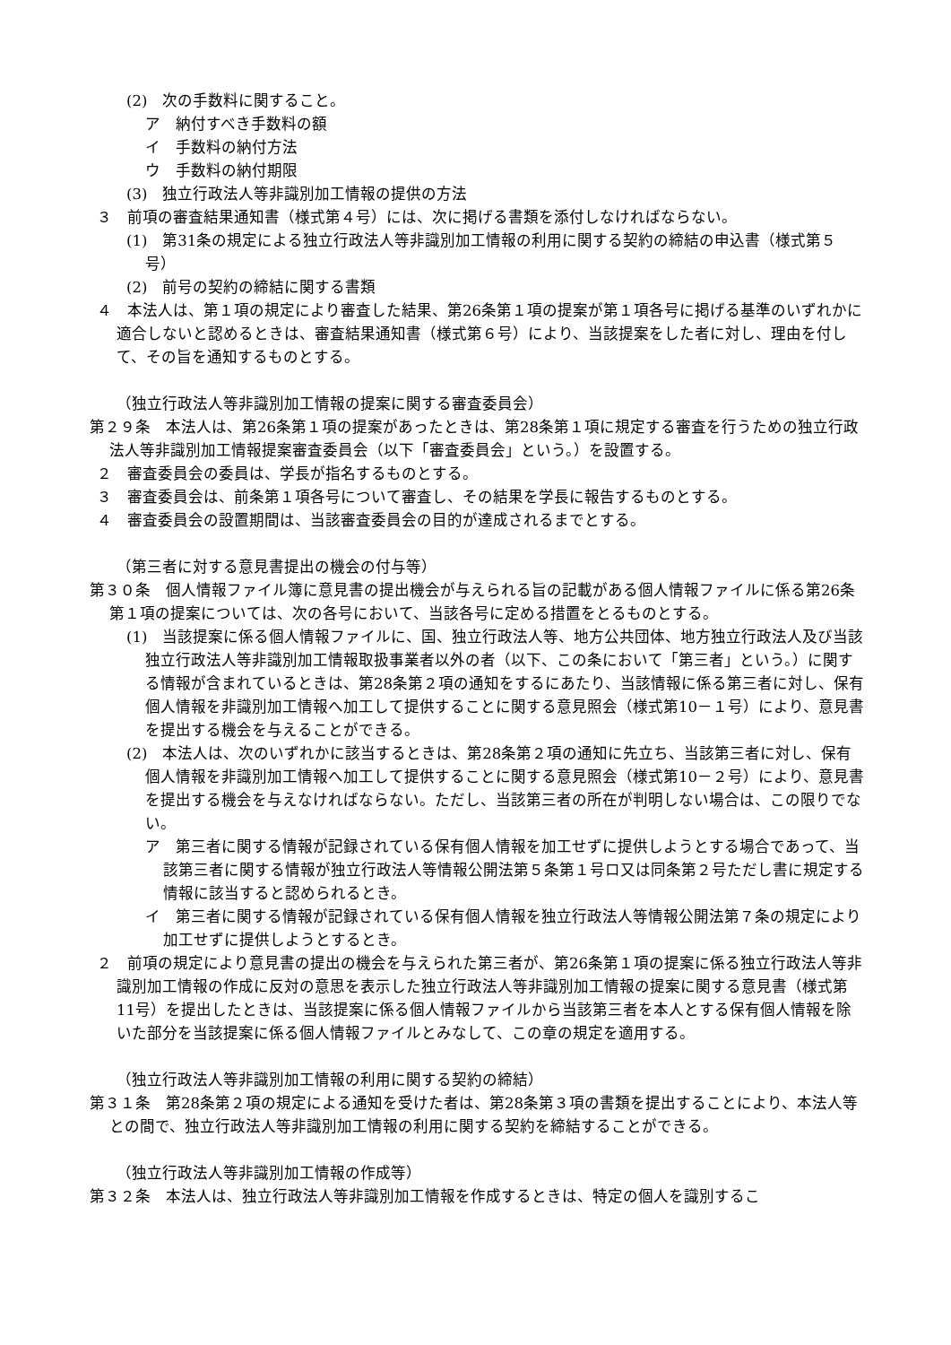(2)　次の手数料に関すること。
ア　納付すべき手数料の額
イ　手数料の納付方法
ウ　手数料の納付期限
(3)　独立行政法人等非識別加工情報の提供の方法
３　前項の審査結果通知書（様式第４号）には、次に掲げる書類を添付しなければならない。
(1)　第31条の規定による独立行政法人等非識別加工情報の利用に関する契約の締結の申込書（様式第５号）
(2)　前号の契約の締結に関する書類
４　本法人は、第１項の規定により審査した結果、第26条第１項の提案が第１項各号に掲げる基準のいずれかに適合しないと認めるときは、審査結果通知書（様式第６号）により、当該提案をした者に対し、理由を付して、その旨を通知するものとする。
（独立行政法人等非識別加工情報の提案に関する審査委員会）
第２９条　本法人は、第26条第１項の提案があったときは、第28条第１項に規定する審査を行うための独立行政法人等非識別加工情報提案審査委員会（以下「審査委員会」という。）を設置する。
２　審査委員会の委員は、学長が指名するものとする。
３　審査委員会は、前条第１項各号について審査し、その結果を学長に報告するものとする。
４　審査委員会の設置期間は、当該審査委員会の目的が達成されるまでとする。
（第三者に対する意見書提出の機会の付与等）
第３０条　個人情報ファイル簿に意見書の提出機会が与えられる旨の記載がある個人情報ファイルに係る第26条第１項の提案については、次の各号において、当該各号に定める措置をとるものとする。
(1)　当該提案に係る個人情報ファイルに、国、独立行政法人等、地方公共団体、地方独立行政法人及び当該独立行政法人等非識別加工情報取扱事業者以外の者（以下、この条において「第三者」という。）に関する情報が含まれているときは、第28条第２項の通知をするにあたり、当該情報に係る第三者に対し、保有個人情報を非識別加工情報へ加工して提供することに関する意見照会（様式第10－１号）により、意見書を提出する機会を与えることができる。
(2)　本法人は、次のいずれかに該当するときは、第28条第２項の通知に先立ち、当該第三者に対し、保有個人情報を非識別加工情報へ加工して提供することに関する意見照会（様式第10－２号）により、意見書を提出する機会を与えなければならない。ただし、当該第三者の所在が判明しない場合は、この限りでない。
ア　第三者に関する情報が記録されている保有個人情報を加工せずに提供しようとする場合であって、当該第三者に関する情報が独立行政法人等情報公開法第５条第１号ロ又は同条第２号ただし書に規定する情報に該当すると認められるとき。
イ　第三者に関する情報が記録されている保有個人情報を独立行政法人等情報公開法第７条の規定により加工せずに提供しようとするとき。
２　前項の規定により意見書の提出の機会を与えられた第三者が、第26条第１項の提案に係る独立行政法人等非識別加工情報の作成に反対の意思を表示した独立行政法人等非識別加工情報の提案に関する意見書（様式第11号）を提出したときは、当該提案に係る個人情報ファイルから当該第三者を本人とする保有個人情報を除いた部分を当該提案に係る個人情報ファイルとみなして、この章の規定を適用する。
（独立行政法人等非識別加工情報の利用に関する契約の締結）
第３１条　第28条第２項の規定による通知を受けた者は、第28条第３項の書類を提出することにより、本法人等との間で、独立行政法人等非識別加工情報の利用に関する契約を締結することができる。
（独立行政法人等非識別加工情報の作成等）
第３２条　本法人は、独立行政法人等非識別加工情報を作成するときは、特定の個人を識別するこ